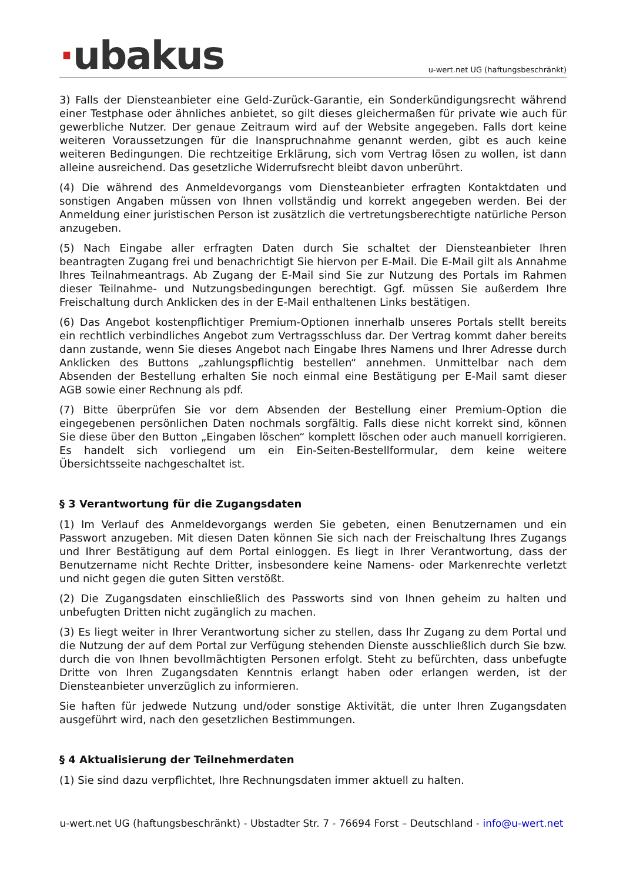·ubakus
u-wert.net UG (haftungsbeschränkt)
3) Falls der Diensteanbieter eine Geld-Zurück-Garantie, ein Sonderkündigungsrecht während einer Testphase oder ähnliches anbietet, so gilt dieses gleichermaßen für private wie auch für gewerbliche Nutzer. Der genaue Zeitraum wird auf der Website angegeben. Falls dort keine weiteren Voraussetzungen für die Inanspruchnahme genannt werden, gibt es auch keine weiteren Bedingungen. Die rechtzeitige Erklärung, sich vom Vertrag lösen zu wollen, ist dann alleine ausreichend. Das gesetzliche Widerrufsrecht bleibt davon unberührt.
(4) Die während des Anmeldevorgangs vom Diensteanbieter erfragten Kontaktdaten und sonstigen Angaben müssen von Ihnen vollständig und korrekt angegeben werden. Bei der Anmeldung einer juristischen Person ist zusätzlich die vertretungsberechtigte natürliche Person anzugeben.
(5) Nach Eingabe aller erfragten Daten durch Sie schaltet der Diensteanbieter Ihren beantragten Zugang frei und benachrichtigt Sie hiervon per E-Mail. Die E-Mail gilt als Annahme Ihres Teilnahmeantrags. Ab Zugang der E-Mail sind Sie zur Nutzung des Portals im Rahmen dieser Teilnahme- und Nutzungsbedingungen berechtigt. Ggf. müssen Sie außerdem Ihre Freischaltung durch Anklicken des in der E-Mail enthaltenen Links bestätigen.
(6) Das Angebot kostenpflichtiger Premium-Optionen innerhalb unseres Portals stellt bereits ein rechtlich verbindliches Angebot zum Vertragsschluss dar. Der Vertrag kommt daher bereits dann zustande, wenn Sie dieses Angebot nach Eingabe Ihres Namens und Ihrer Adresse durch Anklicken des Buttons „zahlungspflichtig bestellen“ annehmen. Unmittelbar nach dem Absenden der Bestellung erhalten Sie noch einmal eine Bestätigung per E-Mail samt dieser AGB sowie einer Rechnung als pdf.
(7) Bitte überprüfen Sie vor dem Absenden der Bestellung einer Premium-Option die eingegebenen persönlichen Daten nochmals sorgfältig. Falls diese nicht korrekt sind, können Sie diese über den Button „Eingaben löschen“ komplett löschen oder auch manuell korrigieren. Es handelt sich vorliegend um ein Ein-Seiten-Bestellformular, dem keine weitere Übersichtsseite nachgeschaltet ist.
§ 3 Verantwortung für die Zugangsdaten
(1) Im Verlauf des Anmeldevorgangs werden Sie gebeten, einen Benutzernamen und ein Passwort anzugeben. Mit diesen Daten können Sie sich nach der Freischaltung Ihres Zugangs und Ihrer Bestätigung auf dem Portal einloggen. Es liegt in Ihrer Verantwortung, dass der Benutzername nicht Rechte Dritter, insbesondere keine Namens- oder Markenrechte verletzt und nicht gegen die guten Sitten verstößt.
(2) Die Zugangsdaten einschließlich des Passworts sind von Ihnen geheim zu halten und unbefugten Dritten nicht zugänglich zu machen.
(3) Es liegt weiter in Ihrer Verantwortung sicher zu stellen, dass Ihr Zugang zu dem Portal und die Nutzung der auf dem Portal zur Verfügung stehenden Dienste ausschließlich durch Sie bzw. durch die von Ihnen bevollmächtigten Personen erfolgt. Steht zu befürchten, dass unbefugte Dritte von Ihren Zugangsdaten Kenntnis erlangt haben oder erlangen werden, ist der Diensteanbieter unverzüglich zu informieren.
Sie haften für jedwede Nutzung und/oder sonstige Aktivität, die unter Ihren Zugangsdaten ausgeführt wird, nach den gesetzlichen Bestimmungen.
§ 4 Aktualisierung der Teilnehmerdaten
(1) Sie sind dazu verpflichtet, Ihre Rechnungsdaten immer aktuell zu halten.
u-wert.net UG (haftungsbeschränkt) - Ubstadter Str. 7 - 76694 Forst – Deutschland - info@u-wert.net